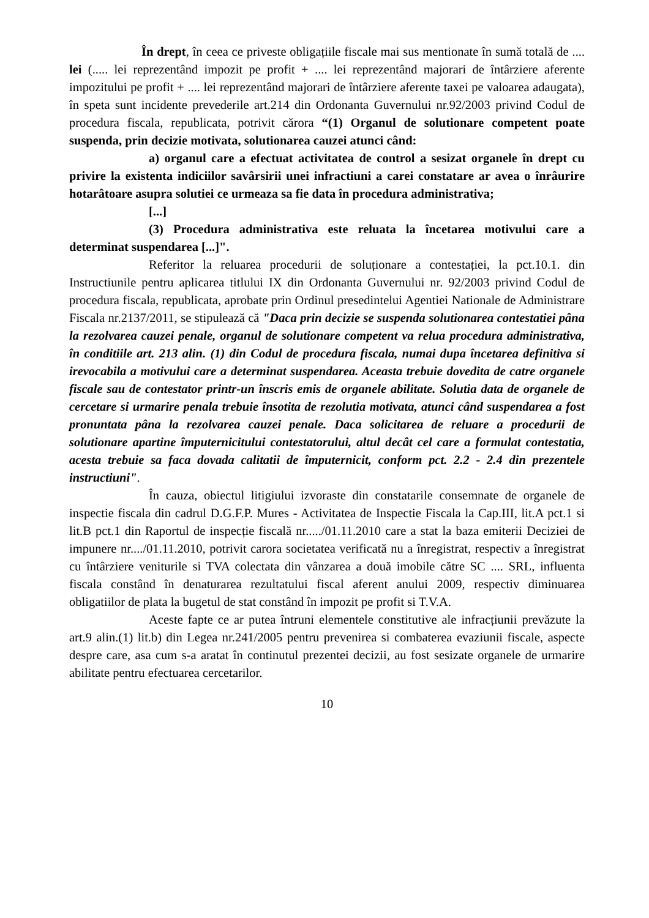În drept, în ceea ce priveste obligațiile fiscale mai sus mentionate în sumă totală de .... lei (..... lei reprezentând impozit pe profit + .... lei reprezentând majorari de întârziere aferente impozitului pe profit + .... lei reprezentând majorari de întârziere aferente taxei pe valoarea adaugata), în speta sunt incidente prevederile art.214 din Ordonanta Guvernului nr.92/2003 privind Codul de procedura fiscala, republicata, potrivit cărora “(1) Organul de solutionare competent poate suspenda, prin decizie motivata, solutionarea cauzei atunci când:
a) organul care a efectuat activitatea de control a sesizat organele în drept cu privire la existenta indiciilor savârsirii unei infractiuni a carei constatare ar avea o înrâurire hotarâtoare asupra solutiei ce urmeaza sa fie data în procedura administrativa;
[...]
(3) Procedura administrativa este reluata la încetarea motivului care a determinat suspendarea [...]".
Referitor la reluarea procedurii de soluționare a contestației, la pct.10.1. din Instructiunile pentru aplicarea titlului IX din Ordonanta Guvernului nr. 92/2003 privind Codul de procedura fiscala, republicata, aprobate prin Ordinul presedintelui Agentiei Nationale de Administrare Fiscala nr.2137/2011, se stipulează că "Daca prin decizie se suspenda solutionarea contestatiei pâna la rezolvarea cauzei penale, organul de solutionare competent va relua procedura administrativa, în conditiile art. 213 alin. (1) din Codul de procedura fiscala, numai dupa încetarea definitiva si irevocabila a motivului care a determinat suspendarea. Aceasta trebuie dovedita de catre organele fiscale sau de contestator printr-un înscris emis de organele abilitate. Solutia data de organele de cercetare si urmarire penala trebuie însotita de rezolutia motivata, atunci când suspendarea a fost pronuntata pâna la rezolvarea cauzei penale. Daca solicitarea de reluare a procedurii de solutionare apartine împuternicitului contestatorului, altul decât cel care a formulat contestatia, acesta trebuie sa faca dovada calitatii de împuternicit, conform pct. 2.2 - 2.4 din prezentele instructiuni".
În cauza, obiectul litigiului izvoraste din constatarile consemnate de organele de inspectie fiscala din cadrul D.G.F.P. Mures - Activitatea de Inspectie Fiscala la Cap.III, lit.A pct.1 si lit.B pct.1 din Raportul de inspecție fiscală nr...../01.11.2010 care a stat la baza emiterii Deciziei de impunere nr..../01.11.2010, potrivit carora societatea verificată nu a înregistrat, respectiv a înregistrat cu întârziere veniturile si TVA colectata din vânzarea a două imobile către SC .... SRL, influenta fiscala constând în denaturarea rezultatului fiscal aferent anului 2009, respectiv diminuarea obligatiilor de plata la bugetul de stat constând în impozit pe profit si T.V.A.
Aceste fapte ce ar putea întruni elementele constitutive ale infracțiunii prevăzute la art.9 alin.(1) lit.b) din Legea nr.241/2005 pentru prevenirea si combaterea evaziunii fiscale, aspecte despre care, asa cum s-a aratat în continutul prezentei decizii, au fost sesizate organele de urmarire abilitate pentru efectuarea cercetarilor.
10